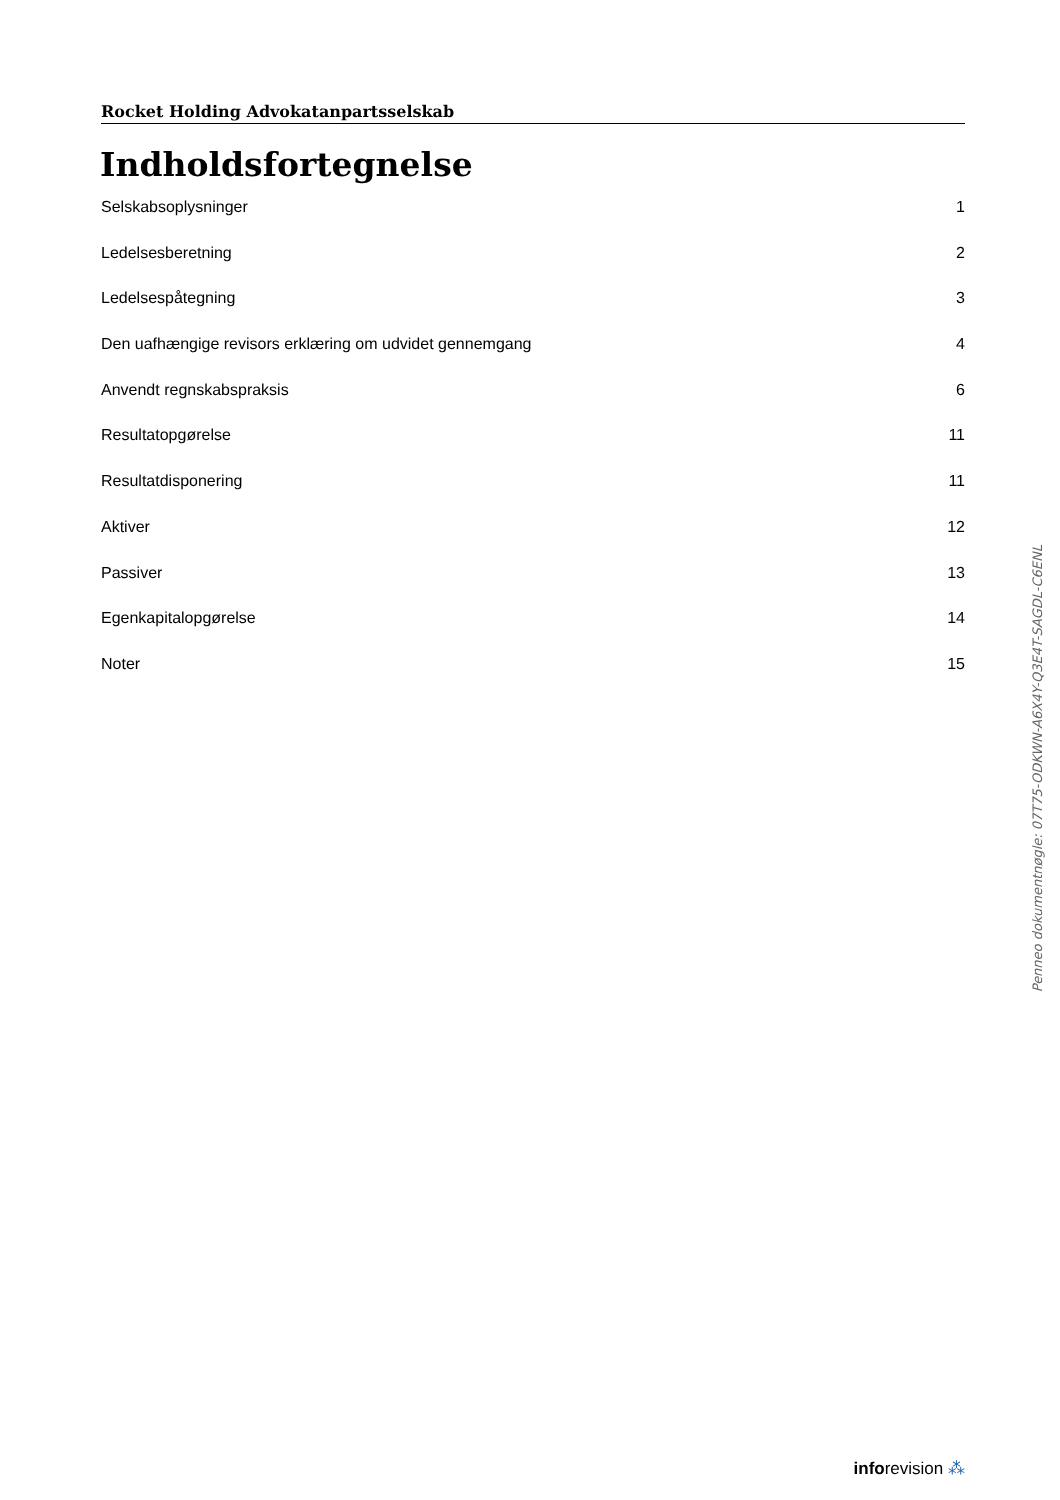Rocket Holding Advokatanpartsselskab
Indholdsfortegnelse
Selskabsoplysninger 1
Ledelsesberetning 2
Ledelsespåtegning 3
Den uafhængige revisors erklæring om udvidet gennemgang 4
Anvendt regnskabspraksis 6
Resultatopgørelse 11
Resultatdisponering 11
Aktiver 12
Passiver 13
Egenkapitalopgørelse 14
Noter 15
Penneo dokumentnøgle: 07T75-ODKWN-A6X4Y-Q3E4T-SAGDL-C6ENL
inforevision ⁂